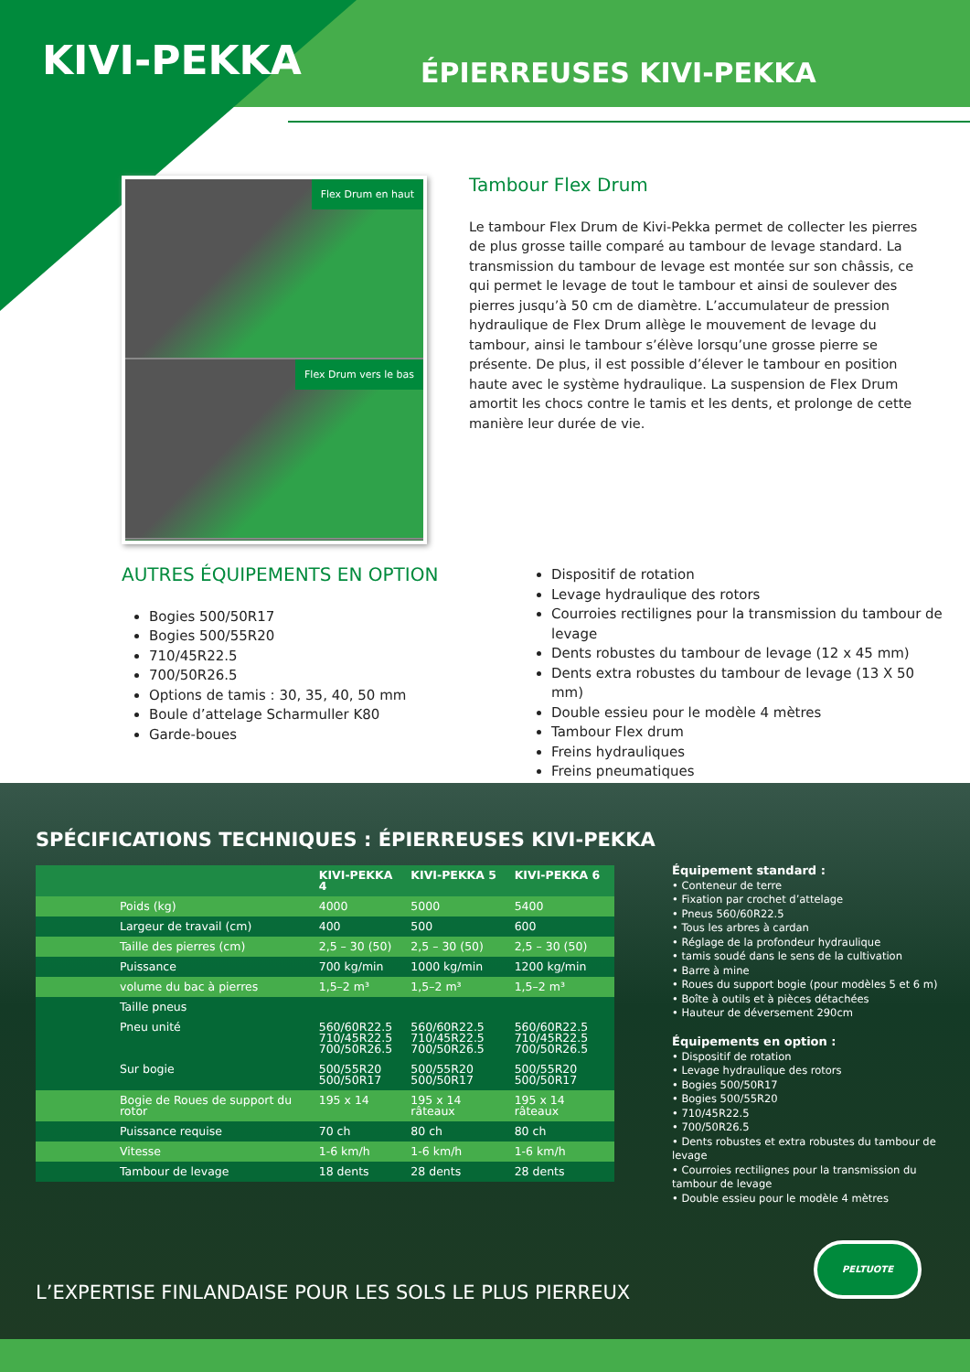KIVI-PEKKA
ÉPIERREUSES KIVI-PEKKA
Flex Drum en haut
Flex Drum vers le bas
Tambour Flex Drum
Le tambour Flex Drum de Kivi-Pekka permet de collecter les pierres de plus grosse taille comparé au tambour de levage standard. La transmission du tambour de levage est montée sur son châssis, ce qui permet le levage de tout le tambour et ainsi de soulever des pierres jusqu’à 50 cm de diamètre. L’accumulateur de pression hydraulique de Flex Drum allège le mouvement de levage du tambour, ainsi le tambour s’élève lorsqu’une grosse pierre se présente. De plus, il est possible d’élever le tambour en position haute avec le système hydraulique. La suspension de Flex Drum amortit les chocs contre le tamis et les dents, et prolonge de cette manière leur durée de vie.
AUTRES ÉQUIPEMENTS EN OPTION
Bogies 500/50R17
Bogies 500/55R20
710/45R22.5
700/50R26.5
Options de tamis : 30, 35, 40, 50 mm
Boule d’attelage Scharmuller K80
Garde-boues
Dispositif de rotation
Levage hydraulique des rotors
Courroies rectilignes pour la transmission du tambour de levage
Dents robustes du tambour de levage (12 x 45 mm)
Dents extra robustes du tambour de levage (13 X 50 mm)
Double essieu pour le modèle 4 mètres
Tambour Flex drum
Freins hydrauliques
Freins pneumatiques
SPÉCIFICATIONS TECHNIQUES : ÉPIERREUSES KIVI-PEKKA
| | | KIVI-PEKKA 4 | KIVI-PEKKA 5 | KIVI-PEKKA 6 |
| --- | --- | --- | --- | --- |
| | Poids (kg) | 4000 | 5000 | 5400 |
| | Largeur de travail (cm) | 400 | 500 | 600 |
| | Taille des pierres (cm) | 2,5 – 30 (50) | 2,5 – 30 (50) | 2,5 – 30 (50) |
| | Puissance | 700 kg/min | 1000 kg/min | 1200 kg/min |
| | volume du bac à pierres | 1,5–2 m³ | 1,5–2 m³ | 1,5–2 m³ |
| | Taille pneus | | | |
| | Pneu unité | 560/60R22.5 710/45R22.5 700/50R26.5 | 560/60R22.5 710/45R22.5 700/50R26.5 | 560/60R22.5 710/45R22.5 700/50R26.5 |
| | Sur bogie | 500/55R20 500/50R17 | 500/55R20 500/50R17 | 500/55R20 500/50R17 |
| | Bogie de Roues de support du rotor | 195 x 14 | 195 x 14 râteaux | 195 x 14 râteaux |
| | Puissance requise | 70 ch | 80 ch | 80 ch |
| | Vitesse | 1-6 km/h | 1-6 km/h | 1-6 km/h |
| | Tambour de levage | 18 dents | 28 dents | 28 dents |
Équipement standard :
• Conteneur de terre
• Fixation par crochet d’attelage
• Pneus 560/60R22.5
• Tous les arbres à cardan
• Réglage de la profondeur hydraulique
• tamis soudé dans le sens de la cultivation
• Barre à mine
• Roues du support bogie (pour modèles 5 et 6 m)
• Boîte à outils et à pièces détachées
• Hauteur de déversement 290cm
Équipements en option :
• Dispositif de rotation
• Levage hydraulique des rotors
• Bogies 500/50R17
• Bogies 500/55R20
• 710/45R22.5
• 700/50R26.5
• Dents robustes et extra robustes du tambour de levage
• Courroies rectilignes pour la transmission du tambour de levage
• Double essieu pour le modèle 4 mètres
L’EXPERTISE FINLANDAISE POUR LES SOLS LE PLUS PIERREUX
PELTUOTE